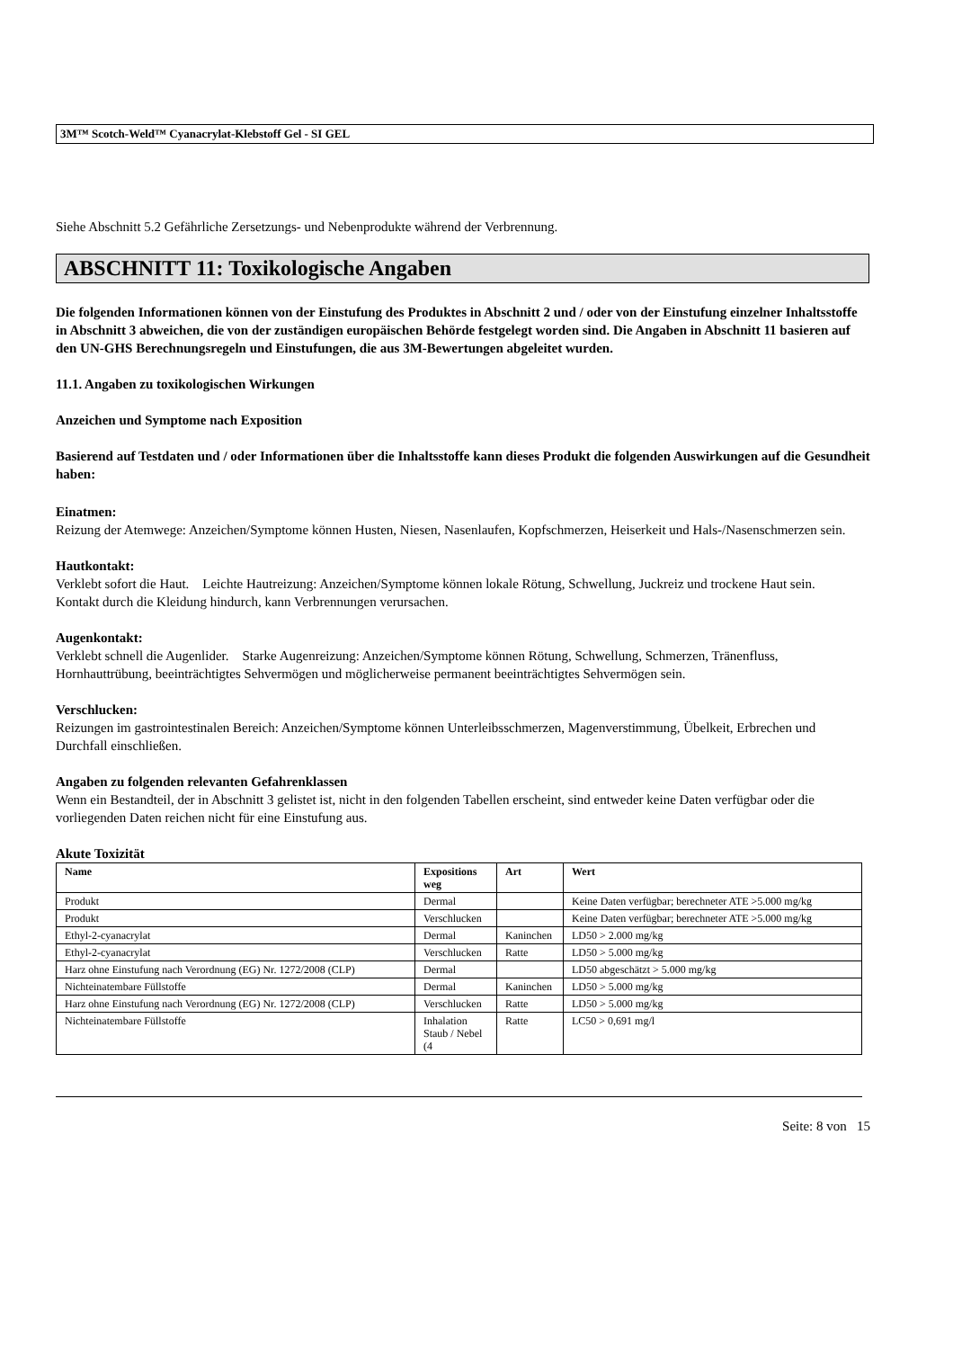3M™ Scotch-Weld™ Cyanacrylat-Klebstoff Gel - SI GEL
Siehe Abschnitt 5.2 Gefährliche Zersetzungs- und Nebenprodukte während der Verbrennung.
ABSCHNITT 11: Toxikologische Angaben
Die folgenden Informationen können von der Einstufung des Produktes in Abschnitt 2 und / oder von der Einstufung einzelner Inhaltsstoffe in Abschnitt 3 abweichen, die von der zuständigen europäischen Behörde festgelegt worden sind. Die Angaben in Abschnitt 11 basieren auf den UN-GHS Berechnungsregeln und Einstufungen, die aus 3M-Bewertungen abgeleitet wurden.
11.1. Angaben zu toxikologischen Wirkungen
Anzeichen und Symptome nach Exposition
Basierend auf Testdaten und / oder Informationen über die Inhaltsstoffe kann dieses Produkt die folgenden Auswirkungen auf die Gesundheit haben:
Einatmen:
Reizung der Atemwege: Anzeichen/Symptome können Husten, Niesen, Nasenlaufen, Kopfschmerzen, Heiserkeit und Hals-/Nasenschmerzen sein.
Hautkontakt:
Verklebt sofort die Haut. Leichte Hautreizung: Anzeichen/Symptome können lokale Rötung, Schwellung, Juckreiz und trockene Haut sein. Kontakt durch die Kleidung hindurch, kann Verbrennungen verursachen.
Augenkontakt:
Verklebt schnell die Augenlider. Starke Augenreizung: Anzeichen/Symptome können Rötung, Schwellung, Schmerzen, Tränenfluss, Hornhauttrübung, beeinträchtigtes Sehvermögen und möglicherweise permanent beeinträchtigtes Sehvermögen sein.
Verschlucken:
Reizungen im gastrointestinalen Bereich: Anzeichen/Symptome können Unterleibsschmerzen, Magenverstimmung, Übelkeit, Erbrechen und Durchfall einschließen.
Angaben zu folgenden relevanten Gefahrenklassen
Wenn ein Bestandteil, der in Abschnitt 3 gelistet ist, nicht in den folgenden Tabellen erscheint, sind entweder keine Daten verfügbar oder die vorliegenden Daten reichen nicht für eine Einstufung aus.
Akute Toxizität
| Name | Expositions weg | Art | Wert |
| --- | --- | --- | --- |
| Produkt | Dermal | | Keine Daten verfügbar; berechneter ATE >5.000 mg/kg |
| Produkt | Verschlucken | | Keine Daten verfügbar; berechneter ATE >5.000 mg/kg |
| Ethyl-2-cyanacrylat | Dermal | Kaninchen | LD50 > 2.000 mg/kg |
| Ethyl-2-cyanacrylat | Verschlucken | Ratte | LD50 > 5.000 mg/kg |
| Harz ohne Einstufung nach Verordnung (EG) Nr. 1272/2008 (CLP) | Dermal | | LD50 abgeschätzt > 5.000 mg/kg |
| Nichteinatembare Füllstoffe | Dermal | Kaninchen | LD50 > 5.000 mg/kg |
| Harz ohne Einstufung nach Verordnung (EG) Nr. 1272/2008 (CLP) | Verschlucken | Ratte | LD50 > 5.000 mg/kg |
| Nichteinatembare Füllstoffe | Inhalation Staub / Nebel (4 | Ratte | LC50 > 0,691 mg/l |
Seite: 8 von 15